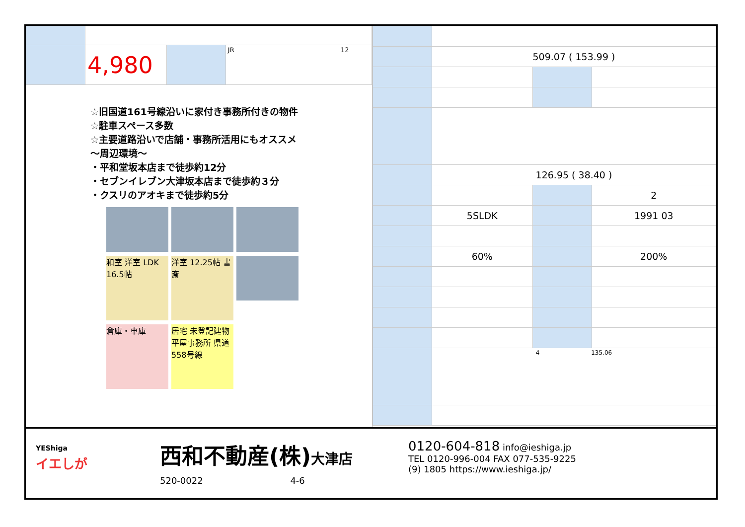| | 4,980 | | JR 12 |
☆旧国道161号線沿いに家付き事務所付きの物件
☆駐車スペース多数
☆主要道路沿いで店舗・事務所活用にもオススメ
〜周辺環境〜
・平和堂坂本店まで徒歩約12分
・セブンイレブン大津坂本店まで徒歩約３分
・クスリのアオキまで徒歩約5分
和室 洋室 LDK 16.5帖
洋室 12.25帖 書斎
倉庫・車庫
居宅 未登記建物 平屋事務所 県道558号線
| | 509.07 ( 153.99 ) | | |
| | 126.95 ( 38.40 ) | | |
| | | | 2 |
| | 5SLDK | | 1991 03 |
| | 60% | | 200% |
| | 4 135.06 | | |
YEShiga
イエしが
西和不動産(株)大津店
520-0022 4-6
0120-604-818 info@ieshiga.jp
TEL 0120-996-004 FAX 077-535-9225
(9) 1805 https://www.ieshiga.jp/